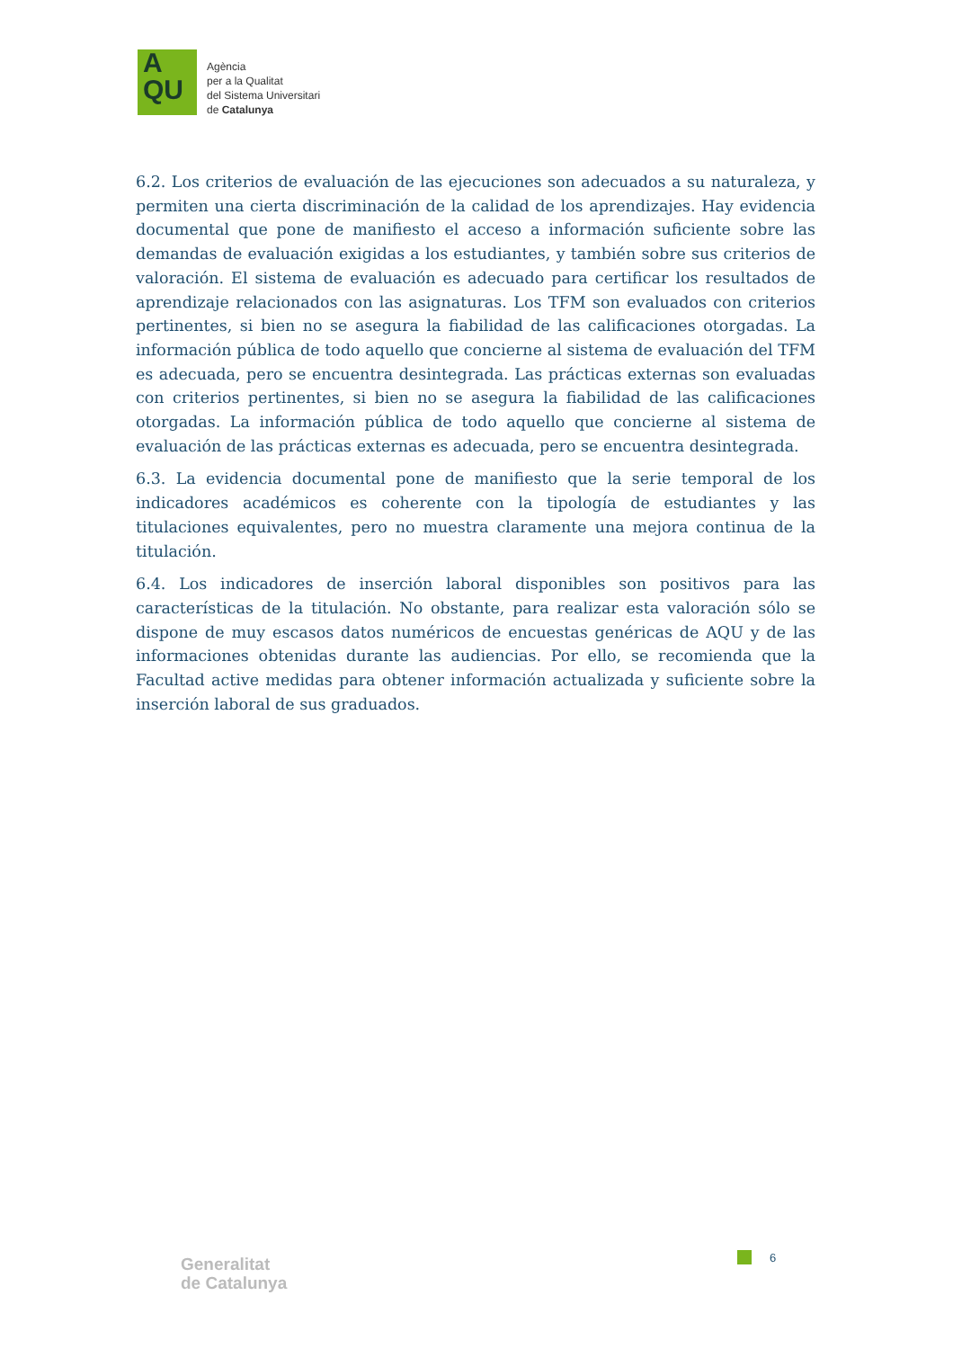A
QU
Agència
per a la Qualitat
del Sistema Universitari
de Catalunya
6.2. Los criterios de evaluación de las ejecuciones son adecuados a su naturaleza, y permiten una cierta discriminación de la calidad de los aprendizajes. Hay evidencia documental que pone de manifiesto el acceso a información suficiente sobre las demandas de evaluación exigidas a los estudiantes, y también sobre sus criterios de valoración. El sistema de evaluación es adecuado para certificar los resultados de aprendizaje relacionados con las asignaturas. Los TFM son evaluados con criterios pertinentes, si bien no se asegura la fiabilidad de las calificaciones otorgadas. La información pública de todo aquello que concierne al sistema de evaluación del TFM es adecuada, pero se encuentra desintegrada. Las prácticas externas son evaluadas con criterios pertinentes, si bien no se asegura la fiabilidad de las calificaciones otorgadas. La información pública de todo aquello que concierne al sistema de evaluación de las prácticas externas es adecuada, pero se encuentra desintegrada.
6.3. La evidencia documental pone de manifiesto que la serie temporal de los indicadores académicos es coherente con la tipología de estudiantes y las titulaciones equivalentes, pero no muestra claramente una mejora continua de la titulación.
6.4. Los indicadores de inserción laboral disponibles son positivos para las características de la titulación. No obstante, para realizar esta valoración sólo se dispone de muy escasos datos numéricos de encuestas genéricas de AQU y de las informaciones obtenidas durante las audiencias. Por ello, se recomienda que la Facultad active medidas para obtener información actualizada y suficiente sobre la inserción laboral de sus graduados.
6
Generalitat
de Catalunya